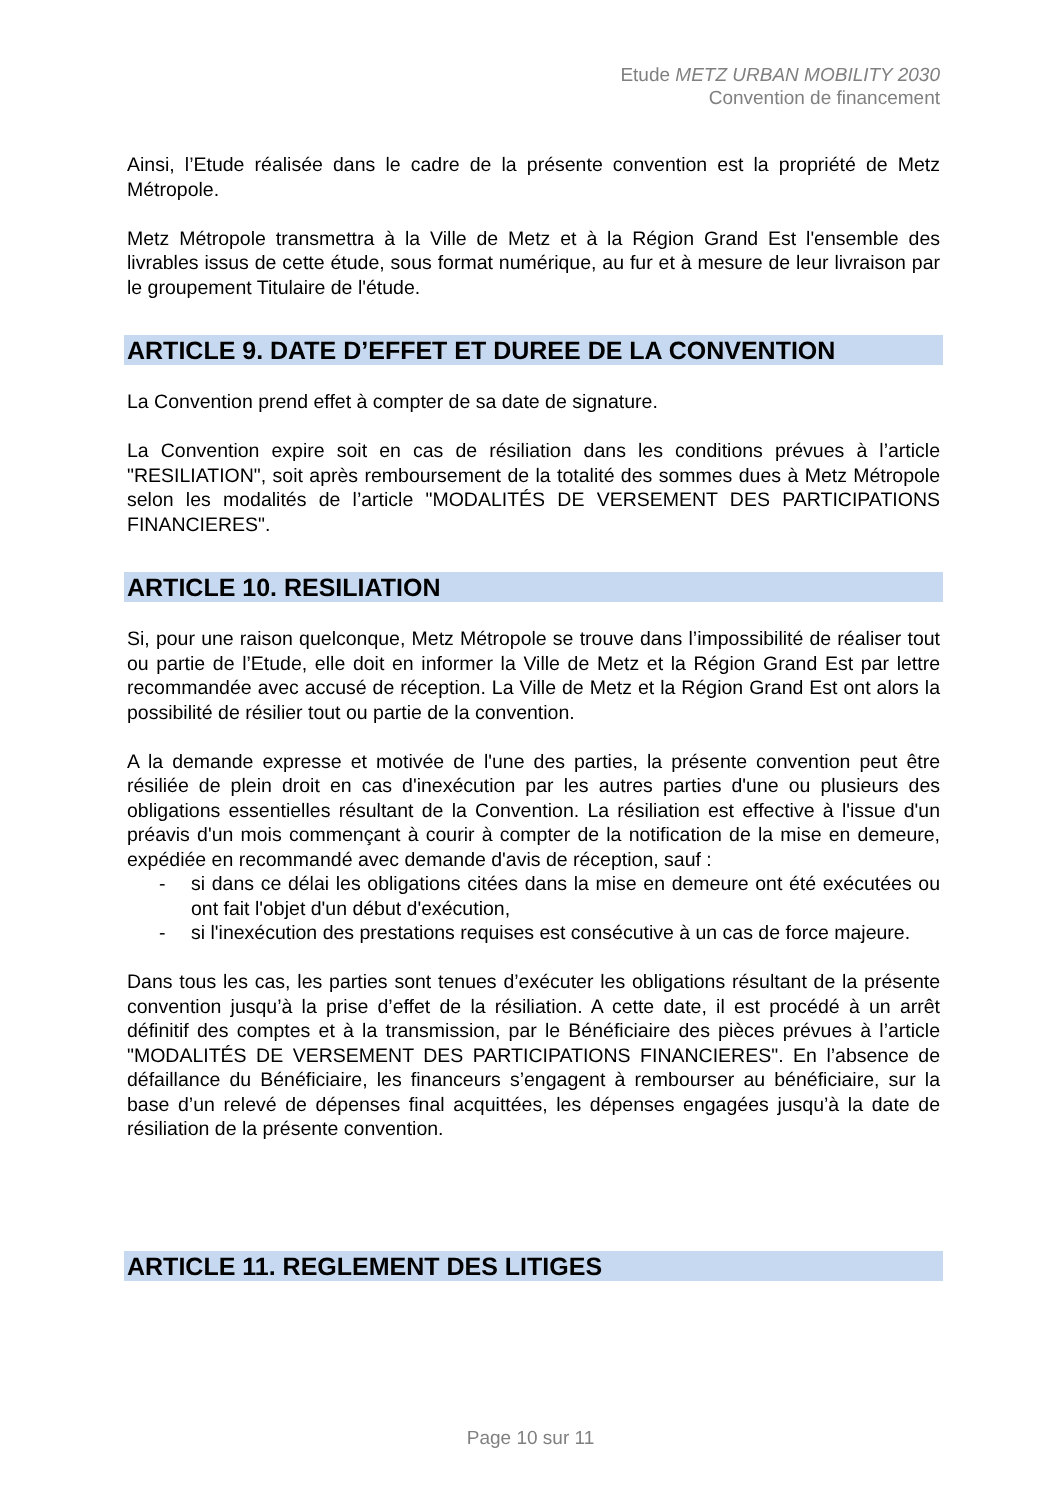Etude METZ URBAN MOBILITY 2030
Convention de financement
Ainsi, l’Etude réalisée dans le cadre de la présente convention est la propriété de Metz Métropole.
Metz Métropole transmettra à la Ville de Metz et à la Région Grand Est l'ensemble des livrables issus de cette étude, sous format numérique, au fur et à mesure de leur livraison par le groupement Titulaire de l'étude.
ARTICLE 9. DATE D’EFFET ET DUREE DE LA CONVENTION
La Convention prend effet à compter de sa date de signature.
La Convention expire soit en cas de résiliation dans les conditions prévues à l’article "RESILIATION", soit après remboursement de la totalité des sommes dues à Metz Métropole selon les modalités de l’article "MODALITÉS DE VERSEMENT DES PARTICIPATIONS FINANCIERES".
ARTICLE 10. RESILIATION
Si, pour une raison quelconque, Metz Métropole se trouve dans l’impossibilité de réaliser tout ou partie de l’Etude, elle doit en informer la Ville de Metz et la Région Grand Est par lettre recommandée avec accusé de réception. La Ville de Metz et la Région Grand Est ont alors la possibilité de résilier tout ou partie de la convention.
A la demande expresse et motivée de l'une des parties, la présente convention peut être résiliée de plein droit en cas d'inexécution par les autres parties d'une ou plusieurs des obligations essentielles résultant de la Convention. La résiliation est effective à l'issue d'un préavis d'un mois commençant à courir à compter de la notification de la mise en demeure, expédiée en recommandé avec demande d'avis de réception, sauf :
- si dans ce délai les obligations citées dans la mise en demeure ont été exécutées ou ont fait l'objet d'un début d'exécution,
- si l'inexécution des prestations requises est consécutive à un cas de force majeure.
Dans tous les cas, les parties sont tenues d’exécuter les obligations résultant de la présente convention jusqu’à la prise d’effet de la résiliation. A cette date, il est procédé à un arrêt définitif des comptes et à la transmission, par le Bénéficiaire des pièces prévues à l’article "MODALITÉS DE VERSEMENT DES PARTICIPATIONS FINANCIERES". En l’absence de défaillance du Bénéficiaire, les financeurs s’engagent à rembourser au bénéficiaire, sur la base d’un relevé de dépenses final acquittées, les dépenses engagées jusqu’à la date de résiliation de la présente convention.
ARTICLE 11. REGLEMENT DES LITIGES
Page 10 sur 11